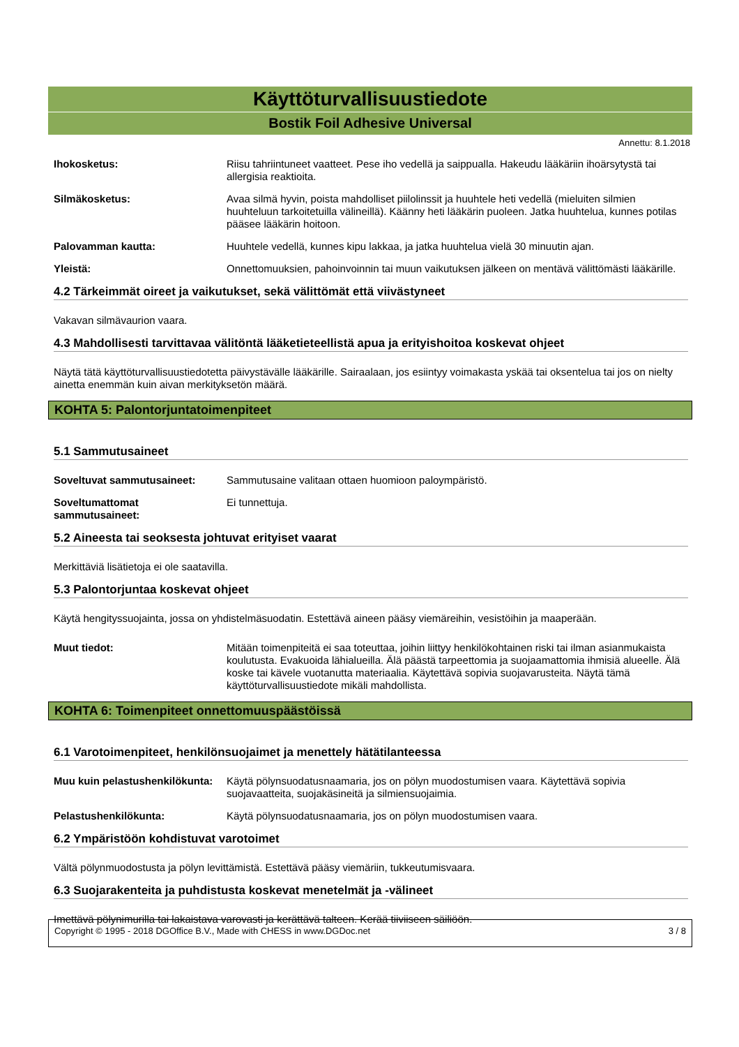Käyttöturvallisuustiedote
Bostik Foil Adhesive Universal
Annettu: 8.1.2018
Ihokosketus: Riisu tahriintuneet vaatteet. Pese iho vedellä ja saippualla. Hakeudu lääkäriin ihoärsytystä tai allergisia reaktioita.
Silmäkosketus: Avaa silmä hyvin, poista mahdolliset piilolinssit ja huuhtele heti vedellä (mieluiten silmien huuhteluun tarkoitetuilla välineillä). Käänny heti lääkärin puoleen. Jatka huuhtelua, kunnes potilas pääsee lääkärin hoitoon.
Palovamman kautta: Huuhtele vedellä, kunnes kipu lakkaa, ja jatka huuhtelua vielä 30 minuutin ajan.
Yleistä: Onnettomuuksien, pahoinvoinnin tai muun vaikutuksen jälkeen on mentävä välittömästi lääkärille.
4.2 Tärkeimmät oireet ja vaikutukset, sekä välittömät että viivästyneet
Vakavan silmävaurion vaara.
4.3 Mahdollisesti tarvittavaa välitöntä lääketieteellistä apua ja erityishoitoa koskevat ohjeet
Näytä tätä käyttöturvallisuustiedotetta päivystävälle lääkärille. Sairaalaan, jos esiintyy voimakasta yskää tai oksentelua tai jos on nielty ainetta enemmän kuin aivan merkityksetön määrä.
KOHTA 5: Palontorjuntatoimenpiteet
5.1 Sammutusaineet
Soveltuvat sammutusaineet: Sammutusaine valitaan ottaen huomioon paloympäristö.
Soveltumattomat sammutusaineet:
Ei tunnettuja.
5.2 Aineesta tai seoksesta johtuvat erityiset vaarat
Merkittäviä lisätietoja ei ole saatavilla.
5.3 Palontorjuntaa koskevat ohjeet
Käytä hengityssuojainta, jossa on yhdistelmäsuodatin. Estettävä aineen pääsy viemäreihin, vesistöihin ja maaperään.
Muut tiedot: Mitään toimenpiteitä ei saa toteuttaa, joihin liittyy henkilökohtainen riski tai ilman asianmukaista koulutusta. Evakuoida lähialueilla. Älä päästä tarpeettomia ja suojaamattomia ihmisiä alueelle. Älä koske tai kävele vuotanutta materiaalia. Käytettävä sopivia suojavarusteita. Näytä tämä käyttöturvallisuustiedote mikäli mahdollista.
KOHTA 6: Toimenpiteet onnettomuuspäästöissä
6.1 Varotoimenpiteet, henkilönsuojaimet ja menettely hätätilanteessa
Muu kuin pelastushenkilökunta:
Käytä pölynsuodatusnaamaria, jos on pölyn muodostumisen vaara. Käytettävä sopivia suojavaatteita, suojakäsineitä ja silmiensuojaimia.
Pelastushenkilökunta: Käytä pölynsuodatusnaamaria, jos on pölyn muodostumisen vaara.
6.2 Ympäristöön kohdistuvat varotoimet
Vältä pölynmuodostusta ja pölyn levittämistä. Estettävä pääsy viemäriin, tukkeutumisvaara.
6.3 Suojarakenteita ja puhdistusta koskevat menetelmät ja -välineet
Imettävä pölynimurilla tai lakaistava varovasti ja kerättävä talteen. Kerää tiiviiseen säiliöön.
Copyright © 1995 - 2018 DGOffice B.V., Made with CHESS in www.DGDoc.net 3 / 8